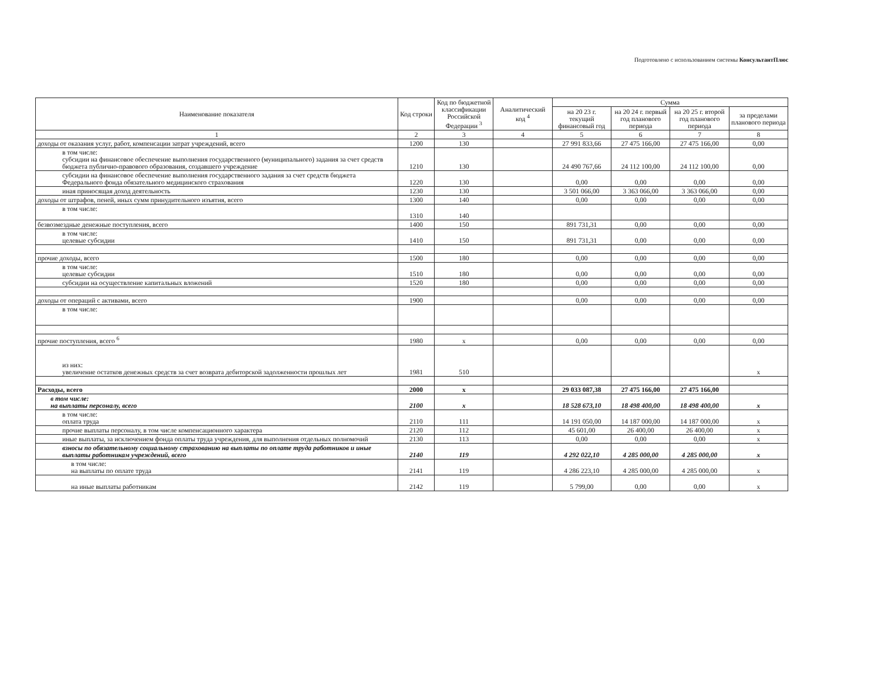Подготовлено с использованием системы КонсультантПлюс
| Наименование показателя | Код строки | Код по бюджетной классификации Российской Федерации <sup>3</sup> | Аналитический код <sup>4</sup> | Сумма | | | |
| --- | --- | --- | --- | --- | --- | --- | --- |
| | | | | на 20 23 г. текущий финансовый год | на 20 24 г. первый год планового периода | на 20 25 г. второй год планового периода | за пределами планового периода |
| 1 | 2 | 3 | 4 | 5 | 6 | 7 | 8 |
| доходы от оказания услуг, работ, компенсации затрат учреждений, всего | 1200 | 130 | | 27 991 833,66 | 27 475 166,00 | 27 475 166,00 | 0,00 |
| в том числе: субсидии на финансовое обеспечение выполнения государственного (муниципального) задания за счет средств бюджета публично-правового образования, создавшего учреждение | 1210 | 130 | | 24 490 767,66 | 24 112 100,00 | 24 112 100,00 | 0,00 |
| субсидии на финансовое обеспечение выполнения государственного задания за счет средств бюджета Федерального фонда обязательного медицинского страхования | 1220 | 130 | | 0,00 | 0,00 | 0,00 | 0,00 |
| иная приносящая доход деятельность | 1230 | 130 | | 3 501 066,00 | 3 363 066,00 | 3 363 066,00 | 0,00 |
| доходы от штрафов, пеней, иных сумм принудительного изъятия, всего | 1300 | 140 | | 0,00 | 0,00 | 0,00 | 0,00 |
| в том числе: | 1310 | 140 | | | | | |
| безвозмездные денежные поступления, всего | 1400 | 150 | | 891 731,31 | 0,00 | 0,00 | 0,00 |
| в том числе: целевые субсидии | 1410 | 150 | | 891 731,31 | 0,00 | 0,00 | 0,00 |
| прочие доходы, всего | 1500 | 180 | | 0,00 | 0,00 | 0,00 | 0,00 |
| в том числе: целевые субсидии | 1510 | 180 | | 0,00 | 0,00 | 0,00 | 0,00 |
| субсидии на осуществление капитальных вложений | 1520 | 180 | | 0,00 | 0,00 | 0,00 | 0,00 |
| доходы от операций с активами, всего | 1900 | | | 0,00 | 0,00 | 0,00 | 0,00 |
| в том числе: | | | | | | | |
| прочие поступления, всего <sup>6</sup> | 1980 | x | | 0,00 | 0,00 | 0,00 | 0,00 |
| из них: увеличение остатков денежных средств за счет возврата дебиторской задолженности прошлых лет | 1981 | 510 | | | | | x |
| Расходы, всего | 2000 | x | | 29 033 087,38 | 27 475 166,00 | 27 475 166,00 | |
| в том числе: на выплаты персоналу, всего | 2100 | x | | 18 528 673,10 | 18 498 400,00 | 18 498 400,00 | x |
| в том числе: оплата труда | 2110 | 111 | | 14 191 050,00 | 14 187 000,00 | 14 187 000,00 | x |
| прочие выплаты персоналу, в том числе компенсационного характера | 2120 | 112 | | 45 601,00 | 26 400,00 | 26 400,00 | x |
| иные выплаты, за исключением фонда оплаты труда учреждения, для выполнения отдельных полномочий | 2130 | 113 | | 0,00 | 0,00 | 0,00 | x |
| взносы по обязательному социальному страхованию на выплаты по оплате труда работников и иные выплаты работникам учреждений, всего | 2140 | 119 | | 4 292 022,10 | 4 285 000,00 | 4 285 000,00 | x |
| в том числе: на выплаты по оплате труда | 2141 | 119 | | 4 286 223,10 | 4 285 000,00 | 4 285 000,00 | x |
| на иные выплаты работникам | 2142 | 119 | | 5 799,00 | 0,00 | 0,00 | x |